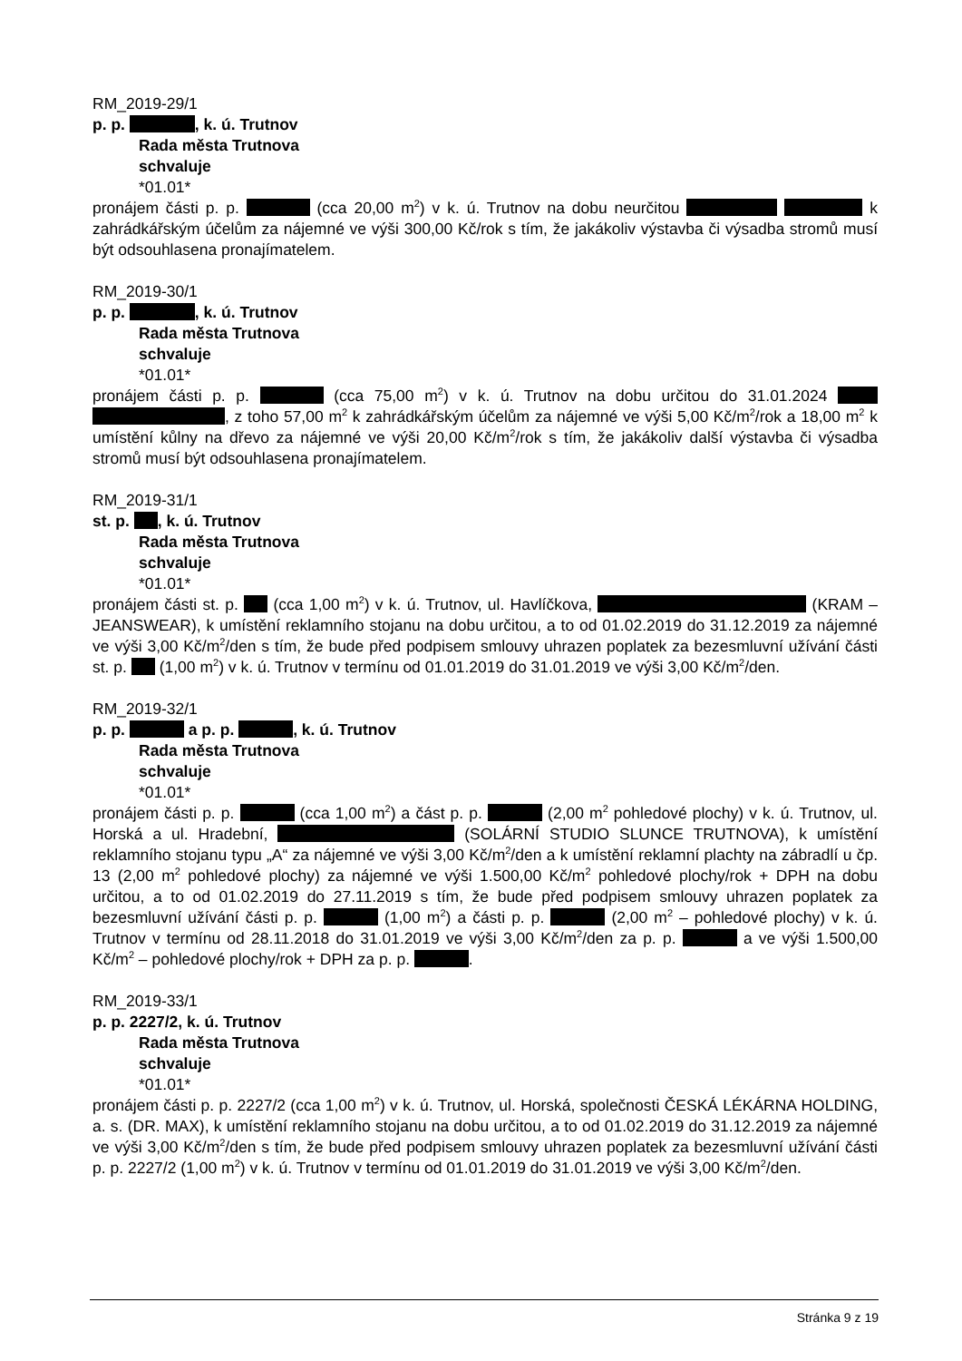RM_2019-29/1
p. p. , k. ú. Trutnov
Rada města Trutnova
schvaluje
*01.01*
pronájem části p. p. (cca 20,00 m<sup>2</sup>) v k. ú. Trutnov na dobu neurčitou k zahrádkářským účelům za nájemné ve výši 300,00 Kč/rok s tím, že jakákoliv výstavba či výsadba stromů musí být odsouhlasena pronajímatelem.
RM_2019-30/1
p. p. , k. ú. Trutnov
Rada města Trutnova
schvaluje
*01.01*
pronájem části p. p. (cca 75,00 m<sup>2</sup>) v k. ú. Trutnov na dobu určitou do 31.01.2024 , z toho 57,00 m<sup>2</sup> k zahrádkářským účelům za nájemné ve výši 5,00 Kč/m<sup>2</sup>/rok a 18,00 m<sup>2</sup> k umístění kůlny na dřevo za nájemné ve výši 20,00 Kč/m<sup>2</sup>/rok s tím, že jakákoliv další výstavba či výsadba stromů musí být odsouhlasena pronajímatelem.
RM_2019-31/1
st. p. , k. ú. Trutnov
Rada města Trutnova
schvaluje
*01.01*
pronájem části st. p. (cca 1,00 m<sup>2</sup>) v k. ú. Trutnov, ul. Havlíčkova, (KRAM – JEANSWEAR), k umístění reklamního stojanu na dobu určitou, a to od 01.02.2019 do 31.12.2019 za nájemné ve výši 3,00 Kč/m<sup>2</sup>/den s tím, že bude před podpisem smlouvy uhrazen poplatek za bezesmluvní užívání části st. p. (1,00 m<sup>2</sup>) v k. ú. Trutnov v termínu od 01.01.2019 do 31.01.2019 ve výši 3,00 Kč/m<sup>2</sup>/den.
RM_2019-32/1
p. p. a p. p. , k. ú. Trutnov
Rada města Trutnova
schvaluje
*01.01*
pronájem části p. p. (cca 1,00 m<sup>2</sup>) a část p. p. (2,00 m<sup>2</sup> pohledové plochy) v k. ú. Trutnov, ul. Horská a ul. Hradební, (SOLÁRNÍ STUDIO SLUNCE TRUTNO­VA), k umístění reklamního stojanu typu „A“ za nájemné ve výši 3,00 Kč/m<sup>2</sup>/den a k umístění re­klamní plachty na zábradlí u čp. 13 (2,00 m<sup>2</sup> pohledové plochy) za nájemné ve výši 1.500,00 Kč/m<sup>2</sup> pohledové plochy/rok + DPH na dobu určitou, a to od 01.02.2019 do 27.11.2019 s tím, že bude před podpisem smlouvy uhrazen poplatek za bezesmluvní užívání části p. p. (1,00 m<sup>2</sup>) a části p. p. (2,00 m<sup>2</sup> – pohledové plochy) v k. ú. Trutnov v termínu od 28.11.2018 do 31.01.2019 ve výši 3,00 Kč/m<sup>2</sup>/den za p. p. a ve výši 1.500,00 Kč/m<sup>2</sup> – pohledové plo­chy/rok + DPH za p. p. .
RM_2019-33/1
p. p. 2227/2, k. ú. Trutnov
Rada města Trutnova
schvaluje
*01.01*
pronájem části p. p. 2227/2 (cca 1,00 m<sup>2</sup>) v k. ú. Trutnov, ul. Horská, společnosti ČESKÁ LÉKÁR­NA HOLDING, a. s. (DR. MAX), k umístění reklamního stojanu na dobu určitou, a to od 01.02.2019 do 31.12.2019 za nájemné ve výši 3,00 Kč/m<sup>2</sup>/den s tím, že bude před podpisem smlouvy uhrazen poplatek za bezesmluvní užívání části p. p. 2227/2 (1,00 m<sup>2</sup>) v k. ú. Trutnov v termínu od 01.01.2019 do 31.01.2019 ve výši 3,00 Kč/m<sup>2</sup>/den.
Stránka 9 z 19